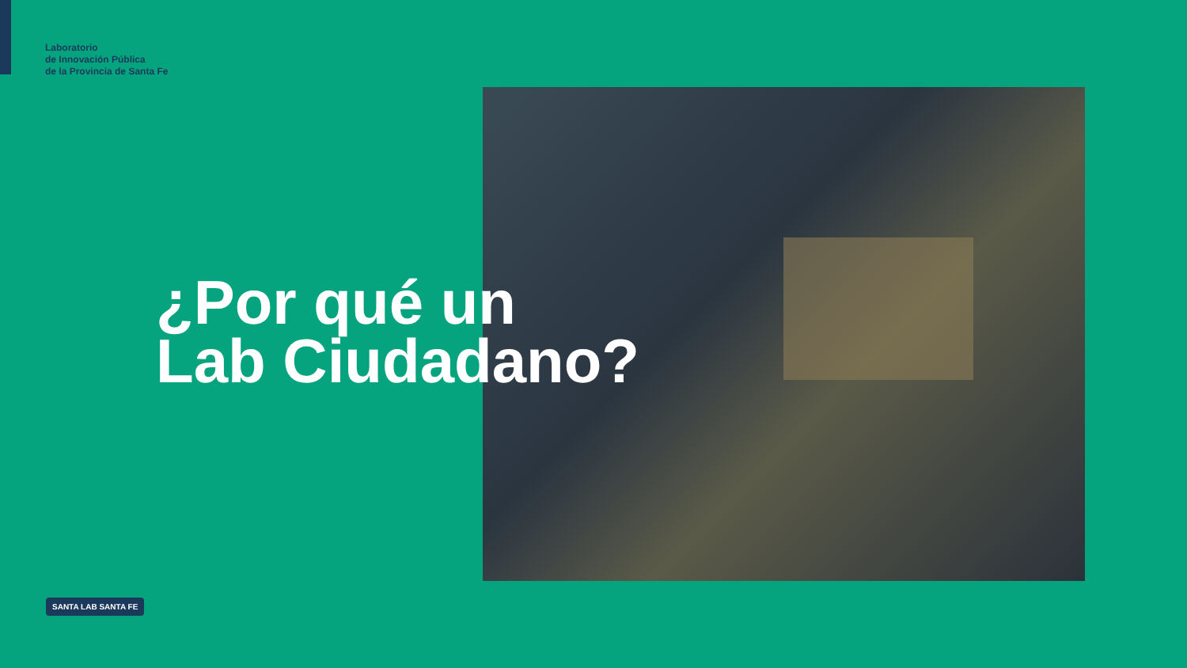Laboratorio
de Innovación Pública
de la Provincia de Santa Fe
¿Por qué un
Lab Ciudadano?
SANTA LAB SANTA FE